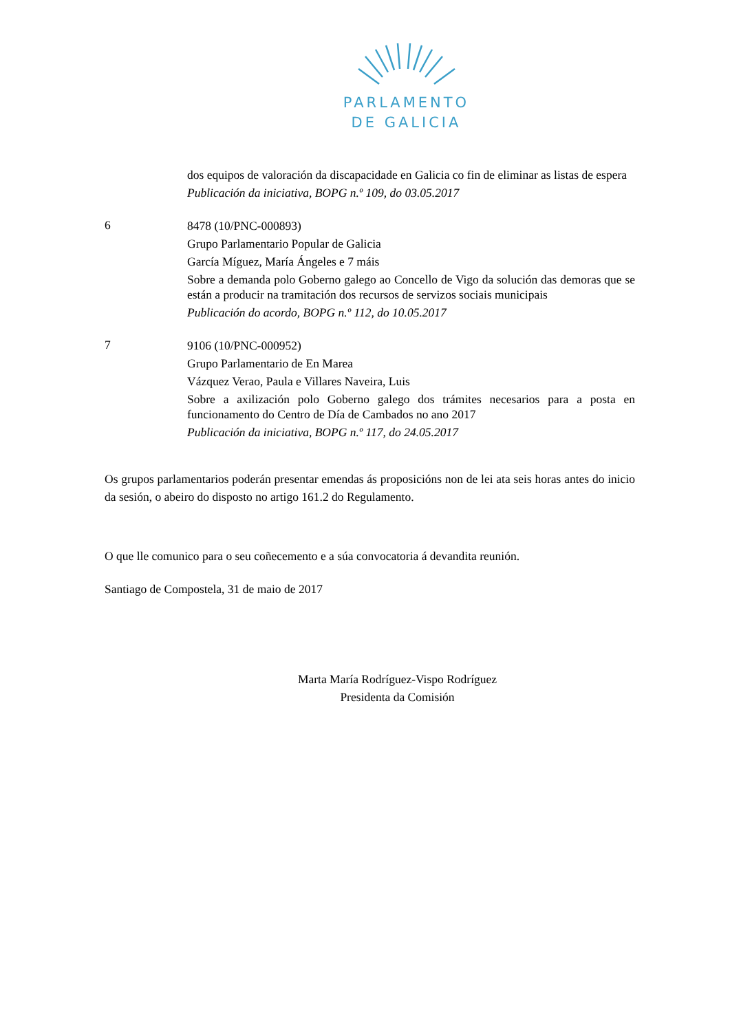PARLAMENTO
DE GALICIA
dos equipos de valoración da discapacidade en Galicia co fin de eliminar as listas de espera
Publicación da iniciativa, BOPG n.º 109, do 03.05.2017
6
8478 (10/PNC-000893)
Grupo Parlamentario Popular de Galicia
García Míguez, María Ángeles e 7 máis
Sobre a demanda polo Goberno galego ao Concello de Vigo da solución das demoras que se están a producir na tramitación dos recursos de servizos sociais municipais
Publicación do acordo, BOPG n.º 112, do 10.05.2017
7
9106 (10/PNC-000952)
Grupo Parlamentario de En Marea
Vázquez Verao, Paula e Villares Naveira, Luis
Sobre a axilización polo Goberno galego dos trámites necesarios para a posta en funcionamento do Centro de Día de Cambados no ano 2017
Publicación da iniciativa, BOPG n.º 117, do 24.05.2017
Os grupos parlamentarios poderán presentar emendas ás proposicións non de lei ata seis horas antes do inicio da sesión, o abeiro do disposto no artigo 161.2 do Regulamento.
O que lle comunico para o seu coñecemento e a súa convocatoria á devandita reunión.
Santiago de Compostela, 31 de maio de 2017
Marta María Rodríguez-Vispo Rodríguez
Presidenta da Comisión